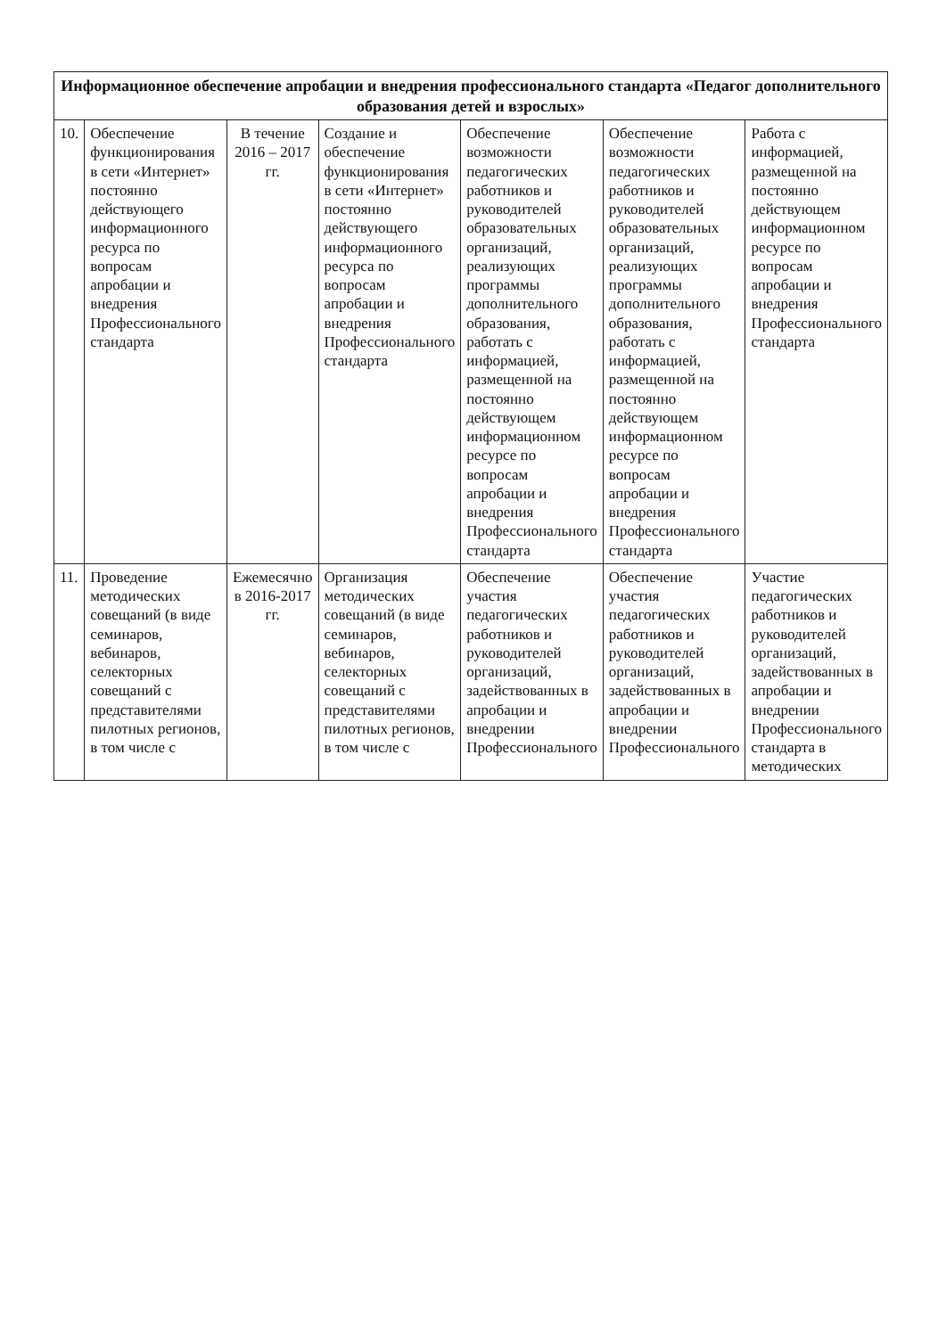| Информационное обеспечение апробации и внедрения профессионального стандарта «Педагог дополнительного образования детей и взрослых» | | | | | | |
| --- | --- | --- | --- | --- | --- | --- |
| 10. | Обеспечение функционирования в сети «Интернет» постоянно действующего информационного ресурса по вопросам апробации и внедрения Профессионального стандарта | В течение 2016 – 2017 гг. | Создание и обеспечение функционирования в сети «Интернет» постоянно действующего информационного ресурса по вопросам апробации и внедрения Профессионального стандарта | Обеспечение возможности педагогических работников и руководителей образовательных организаций, реализующих программы дополнительного образования, работать с информацией, размещенной на постоянно действующем информационном ресурсе по вопросам апробации и внедрения Профессионального стандарта | Обеспечение возможности педагогических работников и руководителей образовательных организаций, реализующих программы дополнительного образования, работать с информацией, размещенной на постоянно действующем информационном ресурсе по вопросам апробации и внедрения Профессионального стандарта | Работа с информацией, размещенной на постоянно действующем информационном ресурсе по вопросам апробации и внедрения Профессионального стандарта |
| 11. | Проведение методических совещаний (в виде семинаров, вебинаров, селекторных совещаний с представителями пилотных регионов, в том числе с | Ежемесячно в 2016-2017 гг. | Организация методических совещаний (в виде семинаров, вебинаров, селекторных совещаний с представителями пилотных регионов, в том числе с | Обеспечение участия педагогических работников и руководителей организаций, задействованных в апробации и внедрении Профессионального | Обеспечение участия педагогических работников и руководителей организаций, задействованных в апробации и внедрении Профессионального | Участие педагогических работников и руководителей организаций, задействованных в апробации и внедрении Профессионального стандарта в методических |